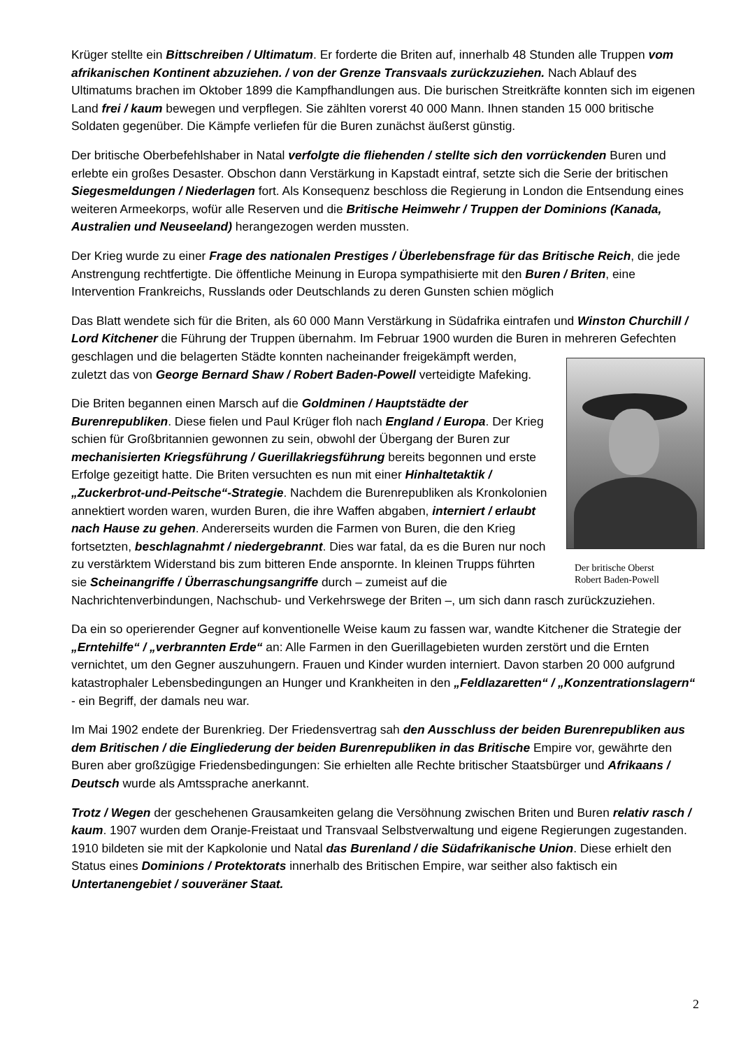Krüger stellte ein Bittschreiben / Ultimatum. Er forderte die Briten auf, innerhalb 48 Stunden alle Truppen vom afrikanischen Kontinent abzuziehen. / von der Grenze Transvaals zurückzuziehen. Nach Ablauf des Ultimatums brachen im Oktober 1899 die Kampfhandlungen aus. Die burischen Streitkräfte konnten sich im eigenen Land frei / kaum bewegen und verpflegen. Sie zählten vorerst 40 000 Mann. Ihnen standen 15 000 britische Soldaten gegenüber. Die Kämpfe verliefen für die Buren zunächst äußerst günstig.
Der britische Oberbefehlshaber in Natal verfolgte die fliehenden / stellte sich den vorrückenden Buren und erlebte ein großes Desaster. Obschon dann Verstärkung in Kapstadt eintraf, setzte sich die Serie der britischen Siegesmeldungen / Niederlagen fort. Als Konsequenz beschloss die Regierung in London die Entsendung eines weiteren Armeekorps, wofür alle Reserven und die Britische Heimwehr / Truppen der Dominions (Kanada, Australien und Neuseeland) herangezogen werden mussten.
Der Krieg wurde zu einer Frage des nationalen Prestiges / Überlebensfrage für das Britische Reich, die jede Anstrengung rechtfertigte. Die öffentliche Meinung in Europa sympathisierte mit den Buren / Briten, eine Intervention Frankreichs, Russlands oder Deutschlands zu deren Gunsten schien möglich
Das Blatt wendete sich für die Briten, als 60 000 Mann Verstärkung in Südafrika eintrafen und Winston Churchill / Lord Kitchener die Führung der Truppen übernahm. Im Februar 1900 wurden die Buren in mehreren Gefechten geschlagen und die belagerten Städte konnten
Der britische Oberst
Robert Baden-Powell
nacheinander freigekämpft werden, zuletzt das von George Bernard Shaw / Robert Baden-Powell verteidigte Mafeking.
Die Briten begannen einen Marsch auf die Goldminen / Hauptstädte der Burenrepubliken. Diese fielen und Paul Krüger floh nach England / Europa. Der Krieg schien für Großbritannien gewonnen zu sein, obwohl der Übergang der Buren zur mechanisierten Kriegsführung / Guerillakriegsführung bereits begonnen und erste Erfolge gezeitigt hatte. Die Briten versuchten es nun mit einer Hinhaltetaktik / „Zuckerbrot-und-Peitsche“-Strategie. Nachdem die Burenrepubliken als Kronkolonien annektiert worden waren, wurden Buren, die ihre Waffen abgaben, interniert / erlaubt nach Hause zu gehen. Andererseits wurden die Farmen von Buren, die den Krieg fortsetzten, beschlagnahmt / niedergebrannt. Dies war fatal, da es die Buren nur noch zu verstärktem Widerstand bis zum bitteren Ende anspornte. In kleinen Trupps führten sie Scheinangriffe / Überraschungsangriffe durch – zumeist auf die Nachrichtenverbindungen, Nachschub- und Verkehrswege der Briten –, um sich dann rasch zurückzuziehen.
Da ein so operierender Gegner auf konventionelle Weise kaum zu fassen war, wandte Kitchener die Strategie der „Erntehilfe“ / „verbrannten Erde“ an: Alle Farmen in den Guerillagebieten wurden zerstört und die Ernten vernichtet, um den Gegner auszuhungern. Frauen und Kinder wurden interniert. Davon starben 20 000 aufgrund katastrophaler Lebensbedingungen an Hunger und Krankheiten in den „Feldlazaretten“ / „Konzentrationslagern“ - ein Begriff, der damals neu war.
Im Mai 1902 endete der Burenkrieg. Der Friedensvertrag sah den Ausschluss der beiden Burenrepubliken aus dem Britischen / die Eingliederung der beiden Burenrepubliken in das Britische Empire vor, gewährte den Buren aber großzügige Friedensbedingungen: Sie erhielten alle Rechte britischer Staatsbürger und Afrikaans / Deutsch wurde als Amtssprache anerkannt.
Trotz / Wegen der geschehenen Grausamkeiten gelang die Versöhnung zwischen Briten und Buren relativ rasch / kaum. 1907 wurden dem Oranje-Freistaat und Transvaal Selbstverwaltung und eigene Regierungen zugestanden. 1910 bildeten sie mit der Kapkolonie und Natal das Burenland / die Südafrikanische Union. Diese erhielt den Status eines Dominions / Protektorats innerhalb des Britischen Empire, war seither also faktisch ein Untertanengebiet / souveräner Staat.
2